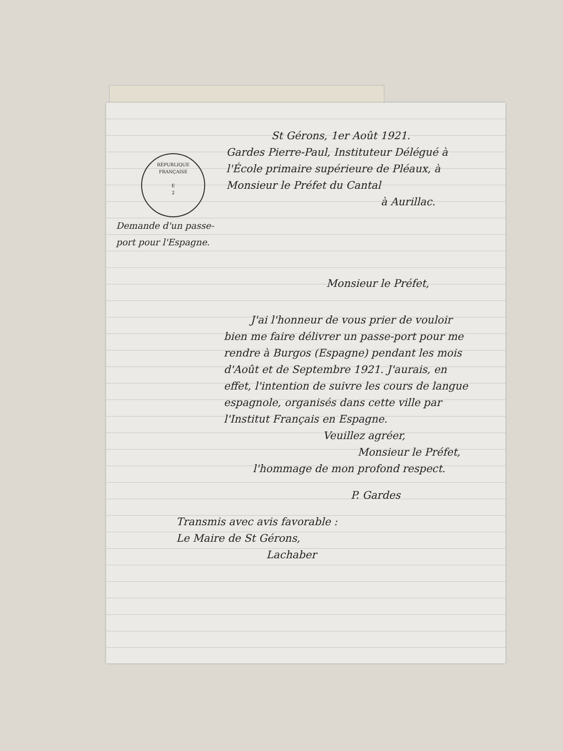St Gérons, 1er Août 1921.
RÉPUBLIQUE FRANÇAISE
E
2
Gardes Pierre-Paul, Instituteur Délégué à l'École primaire supérieure de Pléaux, à Monsieur le Préfet du Cantal
à Aurillac.
Demande d'un passe-port pour l'Espagne.
Monsieur le Préfet,
J'ai l'honneur de vous prier de vouloir bien me faire délivrer un passe-port pour me rendre à Burgos (Espagne) pendant les mois d'Août et de Septembre 1921. J'aurais, en effet, l'intention de suivre les cours de langue espagnole, organisés dans cette ville par l'Institut Français en Espagne.
Veuillez agréer,
Monsieur le Préfet,
l'hommage de mon profond respect.
P. Gardes
Transmis avec avis favorable :
Le Maire de St Gérons,
Lachaber